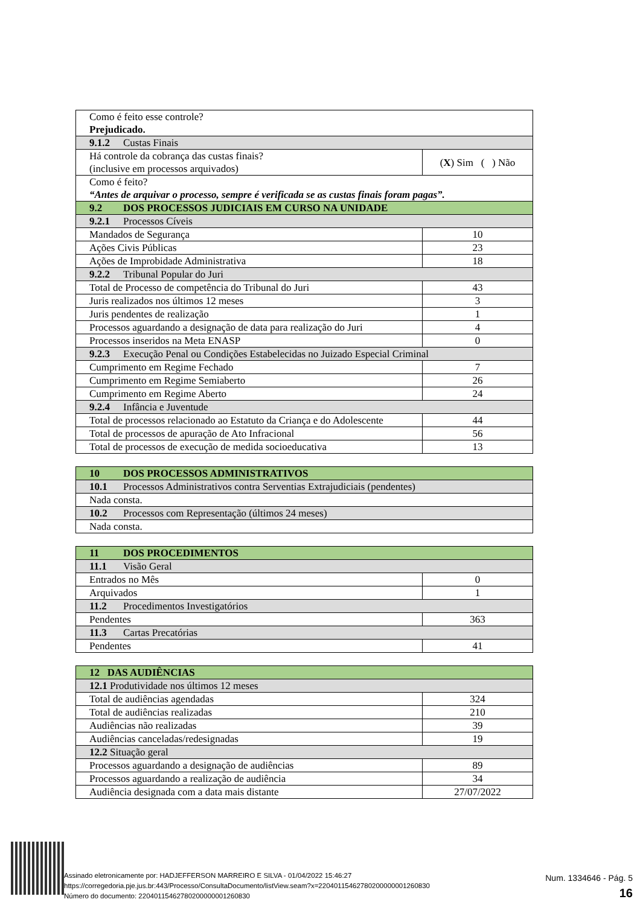| Como é feito esse controle? Prejudicado. | |
| 9.1.2 Custas Finais | |
| Há controle da cobrança das custas finais? (inclusive em processos arquivados) | ( X ) Sim ( ) Não |
| Como é feito? “Antes de arquivar o processo, sempre é verificada se as custas finais foram pagas”. | |
| 9.2 DOS PROCESSOS JUDICIAIS EM CURSO NA UNIDADE | |
| 9.2.1 Processos Cíveis | |
| Mandados de Segurança | 10 |
| Ações Civis Públicas | 23 |
| Ações de Improbidade Administrativa | 18 |
| 9.2.2 Tribunal Popular do Juri | |
| Total de Processo de competência do Tribunal do Juri | 43 |
| Juris realizados nos últimos 12 meses | 3 |
| Juris pendentes de realização | 1 |
| Processos aguardando a designação de data para realização do Juri | 4 |
| Processos inseridos na Meta ENASP | 0 |
| 9.2.3 Execução Penal ou Condições Estabelecidas no Juizado Especial Criminal | |
| Cumprimento em Regime Fechado | 7 |
| Cumprimento em Regime Semiaberto | 26 |
| Cumprimento em Regime Aberto | 24 |
| 9.2.4 Infância e Juventude | |
| Total de processos relacionado ao Estatuto da Criança e do Adolescente | 44 |
| Total de processos de apuração de Ato Infracional | 56 |
| Total de processos de execução de medida socioeducativa | 13 |
| 10 DOS PROCESSOS ADMINISTRATIVOS |
| 10.1 Processos Administrativos contra Serventias Extrajudiciais (pendentes) |
| Nada consta. |
| 10.2 Processos com Representação (últimos 24 meses) |
| Nada consta. |
| 11 DOS PROCEDIMENTOS | |
| 11.1 Visão Geral | |
| Entrados no Mês | 0 |
| Arquivados | 1 |
| 11.2 Procedimentos Investigatórios | |
| Pendentes | 363 |
| 11.3 Cartas Precatórias | |
| Pendentes | 41 |
| 12 DAS AUDIÊNCIAS | |
| 12.1 Produtividade nos últimos 12 meses | |
| Total de audiências agendadas | 324 |
| Total de audiências realizadas | 210 |
| Audiências não realizadas | 39 |
| Audiências canceladas/redesignadas | 19 |
| 12.2 Situação geral | |
| Processos aguardando a designação de audiências | 89 |
| Processos aguardando a realização de audiência | 34 |
| Audiência designada com a data mais distante | 27/07/2022 |
Assinado eletronicamente por: HADJEFFERSON MARREIRO E SILVA - 01/04/2022 15:46:27
https://corregedoria.pje.jus.br:443/Processo/ConsultaDocumento/listView.seam?x=22040115462780200000001260830
Número do documento: 22040115462780200000001260830
Num. 1334646 - Pág. 5
16